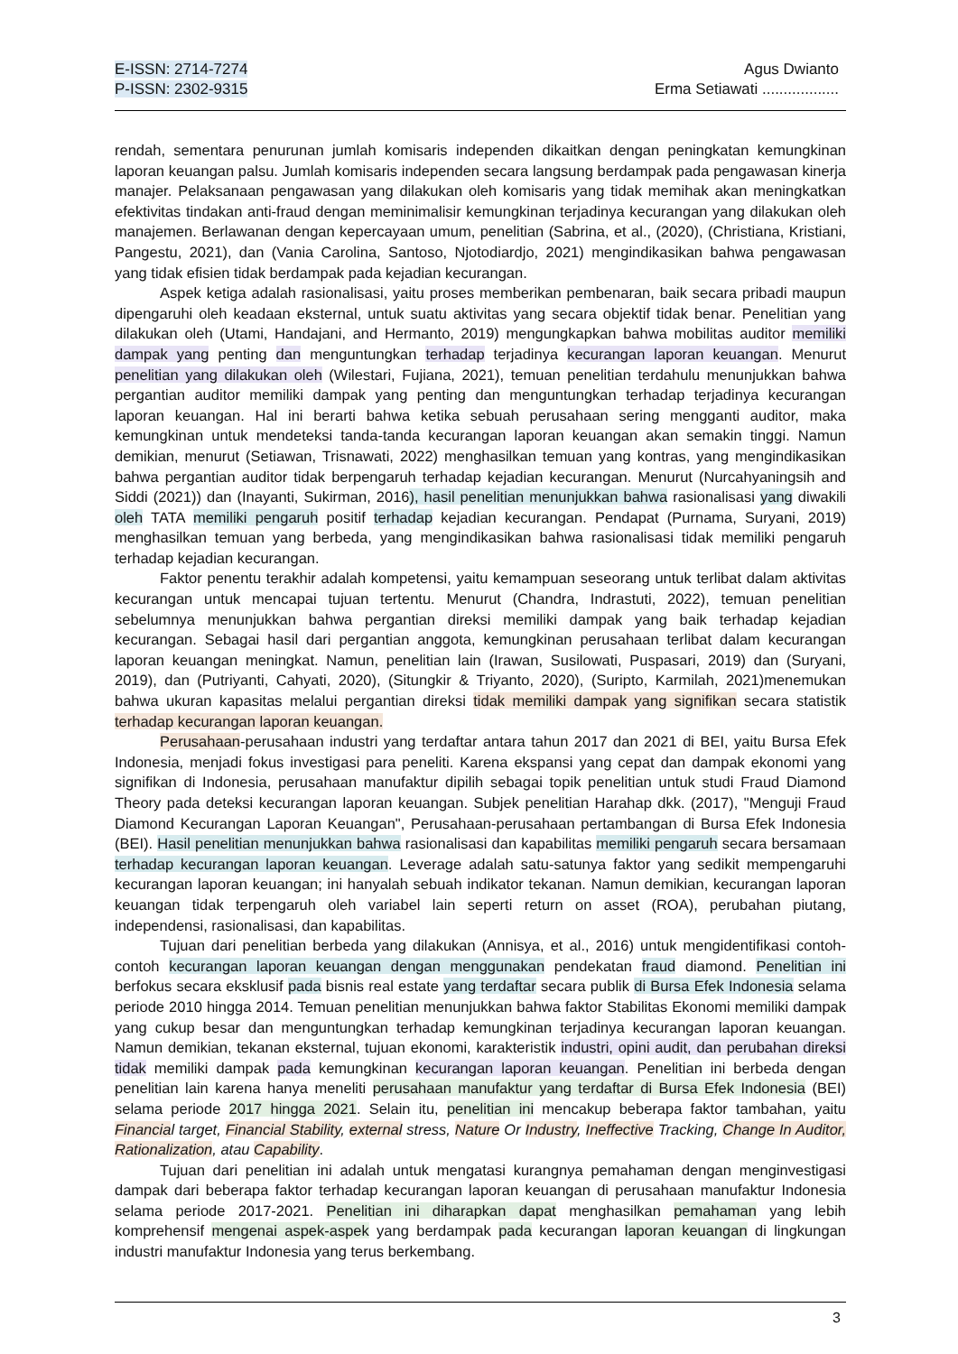E-ISSN: 2714-7274
P-ISSN: 2302-9315
Agus Dwianto
Erma Setiawati ..................
rendah, sementara penurunan jumlah komisaris independen dikaitkan dengan peningkatan kemungkinan laporan keuangan palsu. Jumlah komisaris independen secara langsung berdampak pada pengawasan kinerja manajer. Pelaksanaan pengawasan yang dilakukan oleh komisaris yang tidak memihak akan meningkatkan efektivitas tindakan anti-fraud dengan meminimalisir kemungkinan terjadinya kecurangan yang dilakukan oleh manajemen. Berlawanan dengan kepercayaan umum, penelitian (Sabrina, et al., (2020), (Christiana, Kristiani, Pangestu, 2021), dan (Vania Carolina, Santoso, Njotodiardjo, 2021) mengindikasikan bahwa pengawasan yang tidak efisien tidak berdampak pada kejadian kecurangan.
Aspek ketiga adalah rasionalisasi, yaitu proses memberikan pembenaran, baik secara pribadi maupun dipengaruhi oleh keadaan eksternal, untuk suatu aktivitas yang secara objektif tidak benar. Penelitian yang dilakukan oleh (Utami, Handajani, and Hermanto, 2019) mengungkapkan bahwa mobilitas auditor memiliki dampak yang penting dan menguntungkan terhadap terjadinya kecurangan laporan keuangan. Menurut penelitian yang dilakukan oleh (Wilestari, Fujiana, 2021), temuan penelitian terdahulu menunjukkan bahwa pergantian auditor memiliki dampak yang penting dan menguntungkan terhadap terjadinya kecurangan laporan keuangan. Hal ini berarti bahwa ketika sebuah perusahaan sering mengganti auditor, maka kemungkinan untuk mendeteksi tanda-tanda kecurangan laporan keuangan akan semakin tinggi. Namun demikian, menurut (Setiawan, Trisnawati, 2022) menghasilkan temuan yang kontras, yang mengindikasikan bahwa pergantian auditor tidak berpengaruh terhadap kejadian kecurangan. Menurut (Nurcahyaningsih and Siddi (2021)) dan (Inayanti, Sukirman, 2016), hasil penelitian menunjukkan bahwa rasionalisasi yang diwakili oleh TATA memiliki pengaruh positif terhadap kejadian kecurangan. Pendapat (Purnama, Suryani, 2019) menghasilkan temuan yang berbeda, yang mengindikasikan bahwa rasionalisasi tidak memiliki pengaruh terhadap kejadian kecurangan.
Faktor penentu terakhir adalah kompetensi, yaitu kemampuan seseorang untuk terlibat dalam aktivitas kecurangan untuk mencapai tujuan tertentu. Menurut (Chandra, Indrastuti, 2022), temuan penelitian sebelumnya menunjukkan bahwa pergantian direksi memiliki dampak yang baik terhadap kejadian kecurangan. Sebagai hasil dari pergantian anggota, kemungkinan perusahaan terlibat dalam kecurangan laporan keuangan meningkat. Namun, penelitian lain (Irawan, Susilowati, Puspasari, 2019) dan (Suryani, 2019), dan (Putriyanti, Cahyati, 2020), (Situngkir & Triyanto, 2020), (Suripto, Karmilah, 2021)menemukan bahwa ukuran kapasitas melalui pergantian direksi tidak memiliki dampak yang signifikan secara statistik terhadap kecurangan laporan keuangan.
Perusahaan-perusahaan industri yang terdaftar antara tahun 2017 dan 2021 di BEI, yaitu Bursa Efek Indonesia, menjadi fokus investigasi para peneliti. Karena ekspansi yang cepat dan dampak ekonomi yang signifikan di Indonesia, perusahaan manufaktur dipilih sebagai topik penelitian untuk studi Fraud Diamond Theory pada deteksi kecurangan laporan keuangan. Subjek penelitian Harahap dkk. (2017), "Menguji Fraud Diamond Kecurangan Laporan Keuangan", Perusahaan-perusahaan pertambangan di Bursa Efek Indonesia (BEI). Hasil penelitian menunjukkan bahwa rasionalisasi dan kapabilitas memiliki pengaruh secara bersamaan terhadap kecurangan laporan keuangan. Leverage adalah satu-satunya faktor yang sedikit mempengaruhi kecurangan laporan keuangan; ini hanyalah sebuah indikator tekanan. Namun demikian, kecurangan laporan keuangan tidak terpengaruh oleh variabel lain seperti return on asset (ROA), perubahan piutang, independensi, rasionalisasi, dan kapabilitas.
Tujuan dari penelitian berbeda yang dilakukan (Annisya, et al., 2016) untuk mengidentifikasi contoh-contoh kecurangan laporan keuangan dengan menggunakan pendekatan fraud diamond. Penelitian ini berfokus secara eksklusif pada bisnis real estate yang terdaftar secara publik di Bursa Efek Indonesia selama periode 2010 hingga 2014. Temuan penelitian menunjukkan bahwa faktor Stabilitas Ekonomi memiliki dampak yang cukup besar dan menguntungkan terhadap kemungkinan terjadinya kecurangan laporan keuangan. Namun demikian, tekanan eksternal, tujuan ekonomi, karakteristik industri, opini audit, dan perubahan direksi tidak memiliki dampak pada kemungkinan kecurangan laporan keuangan. Penelitian ini berbeda dengan penelitian lain karena hanya meneliti perusahaan manufaktur yang terdaftar di Bursa Efek Indonesia (BEI) selama periode 2017 hingga 2021. Selain itu, penelitian ini mencakup beberapa faktor tambahan, yaitu Financial target, Financial Stability, external stress, Nature Or Industry, Ineffective Tracking, Change In Auditor, Rationalization, atau Capability.
Tujuan dari penelitian ini adalah untuk mengatasi kurangnya pemahaman dengan menginvestigasi dampak dari beberapa faktor terhadap kecurangan laporan keuangan di perusahaan manufaktur Indonesia selama periode 2017-2021. Penelitian ini diharapkan dapat menghasilkan pemahaman yang lebih komprehensif mengenai aspek-aspek yang berdampak pada kecurangan laporan keuangan di lingkungan industri manufaktur Indonesia yang terus berkembang.
3